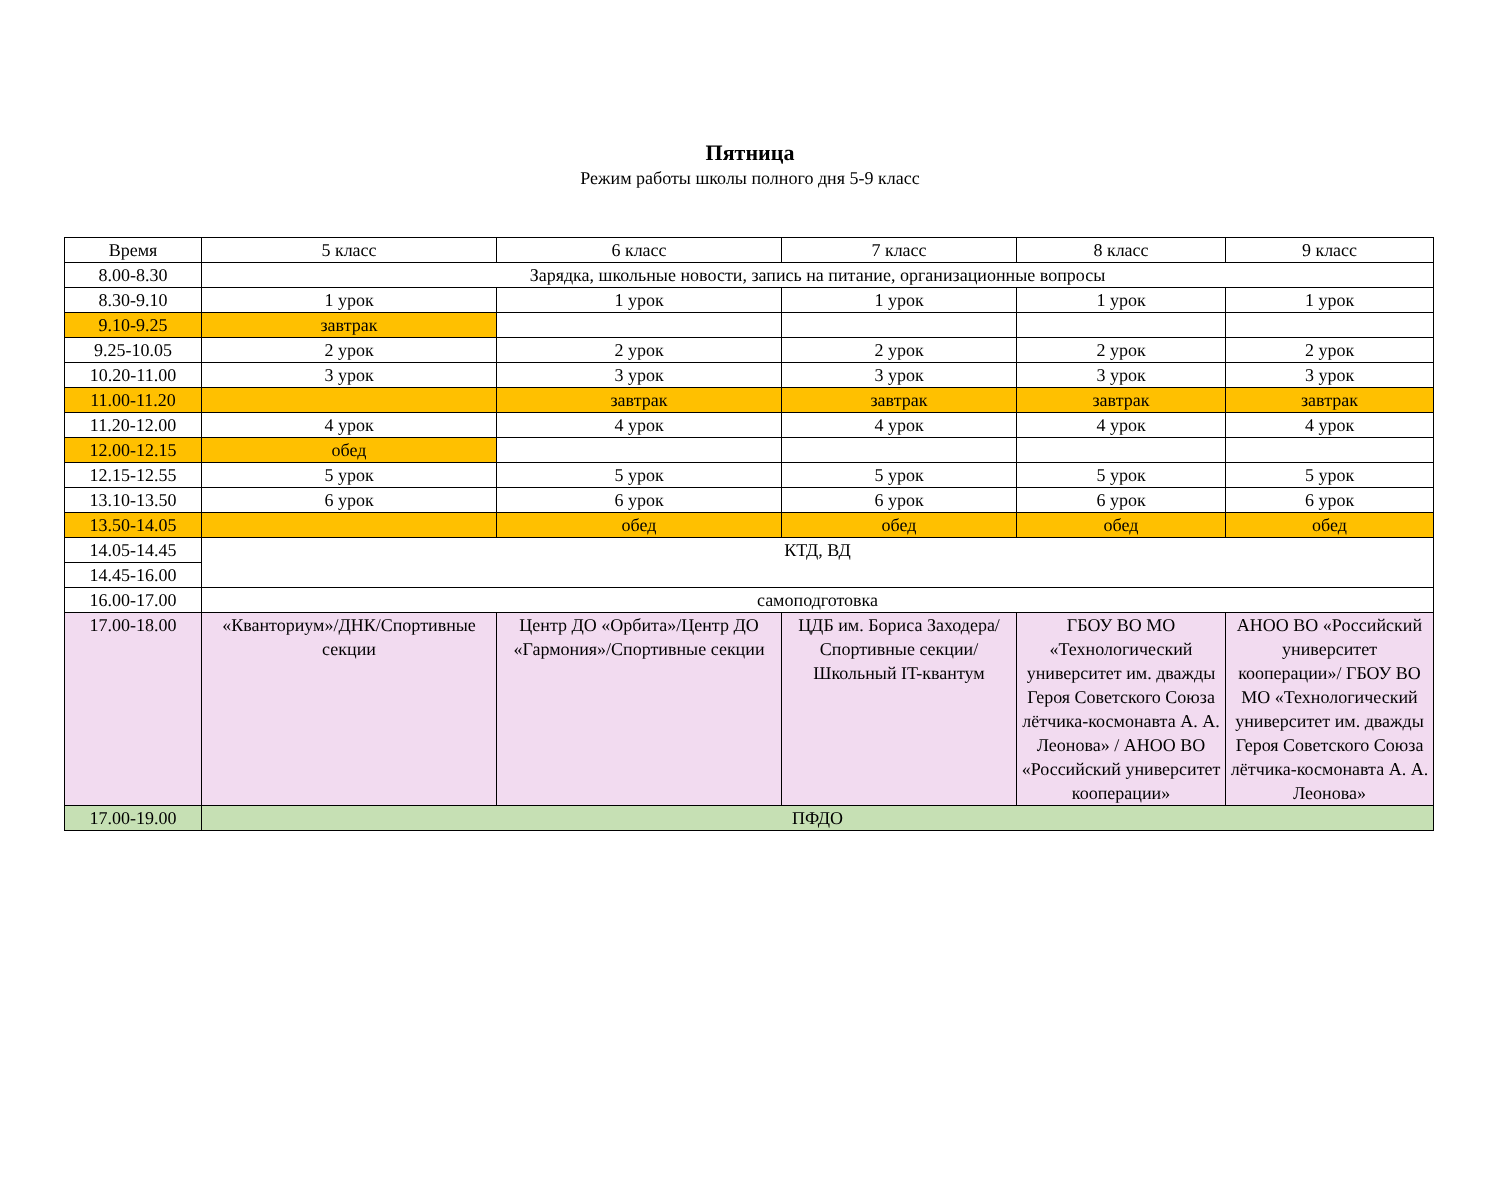Пятница
Режим работы школы полного дня 5-9 класс
| Время | 5 класс | 6 класс | 7 класс | 8 класс | 9 класс |
| --- | --- | --- | --- | --- | --- |
| 8.00-8.30 | Зарядка, школьные новости, запись на питание, организационные вопросы | | | | |
| 8.30-9.10 | 1 урок | 1 урок | 1 урок | 1 урок | 1 урок |
| 9.10-9.25 | завтрак | | | | |
| 9.25-10.05 | 2 урок | 2 урок | 2 урок | 2 урок | 2 урок |
| 10.20-11.00 | 3 урок | 3 урок | 3 урок | 3 урок | 3 урок |
| 11.00-11.20 | | завтрак | завтрак | завтрак | завтрак |
| 11.20-12.00 | 4 урок | 4 урок | 4 урок | 4 урок | 4 урок |
| 12.00-12.15 | обед | | | | |
| 12.15-12.55 | 5 урок | 5 урок | 5 урок | 5 урок | 5 урок |
| 13.10-13.50 | 6 урок | 6 урок | 6 урок | 6 урок | 6 урок |
| 13.50-14.05 | | обед | обед | обед | обед |
| 14.05-14.45 | КТД, ВД | | | | |
| 14.45-16.00 | | | | | |
| 16.00-17.00 | самоподготовка | | | | |
| 17.00-18.00 | «Кванториум»/ДНК/Спортивные секции | Центр ДО «Орбита»/Центр ДО «Гармония»/Спортивные секции | ЦДБ им. Бориса Заходера/Спортивные секции/ Школьный IT-квантум | ГБОУ ВО МО «Технологический университет им. дважды Героя Советского Союза лётчика-космонавта А. А. Леонова» / АНОО ВО «Российский университет кооперации» | АНОО ВО «Российский университет кооперации»/ ГБОУ ВО МО «Технологический университет им. дважды Героя Советского Союза лётчика-космонавта А. А. Леонова» |
| 17.00-19.00 | ПФДО | | | | |